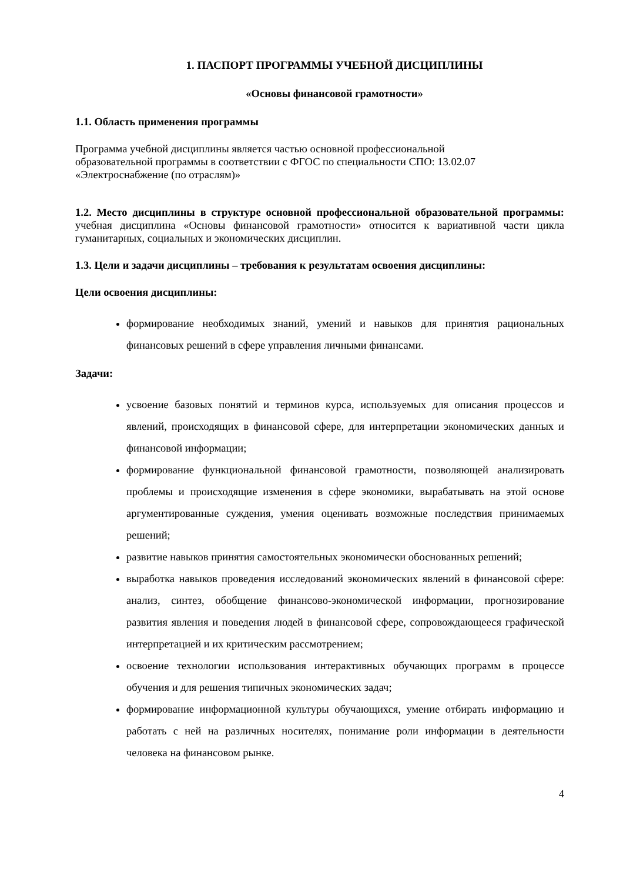1. ПАСПОРТ ПРОГРАММЫ УЧЕБНОЙ ДИСЦИПЛИНЫ
«Основы финансовой грамотности»
1.1. Область применения программы
Программа учебной дисциплины является частью основной профессиональной
образовательной программы в соответствии с ФГОС по специальности СПО: 13.02.07
«Электроснабжение (по отраслям)»
1.2. Место дисциплины в структуре основной профессиональной образовательной программы: учебная дисциплина «Основы финансовой грамотности» относится к вариативной части цикла гуманитарных, социальных и экономических дисциплин.
1.3. Цели и задачи дисциплины – требования к результатам освоения дисциплины:
Цели освоения дисциплины:
формирование необходимых знаний, умений и навыков для принятия рациональных финансовых решений в сфере управления личными финансами.
Задачи:
усвоение базовых понятий и терминов курса, используемых для описания процессов и явлений, происходящих в финансовой сфере, для интерпретации экономических данных и финансовой информации;
формирование функциональной финансовой грамотности, позволяющей анализировать проблемы и происходящие изменения в сфере экономики, вырабатывать на этой основе аргументированные суждения, умения оценивать возможные последствия принимаемых решений;
развитие навыков принятия самостоятельных экономически обоснованных решений;
выработка навыков проведения исследований экономических явлений в финансовой сфере: анализ, синтез, обобщение финансово-экономической информации, прогнозирование развития явления и поведения людей в финансовой сфере, сопровождающееся графической интерпретацией и их критическим рассмотрением;
освоение технологии использования интерактивных обучающих программ в процессе обучения и для решения типичных экономических задач;
формирование информационной культуры обучающихся, умение отбирать информацию и работать с ней на различных носителях, понимание роли информации в деятельности человека на финансовом рынке.
4